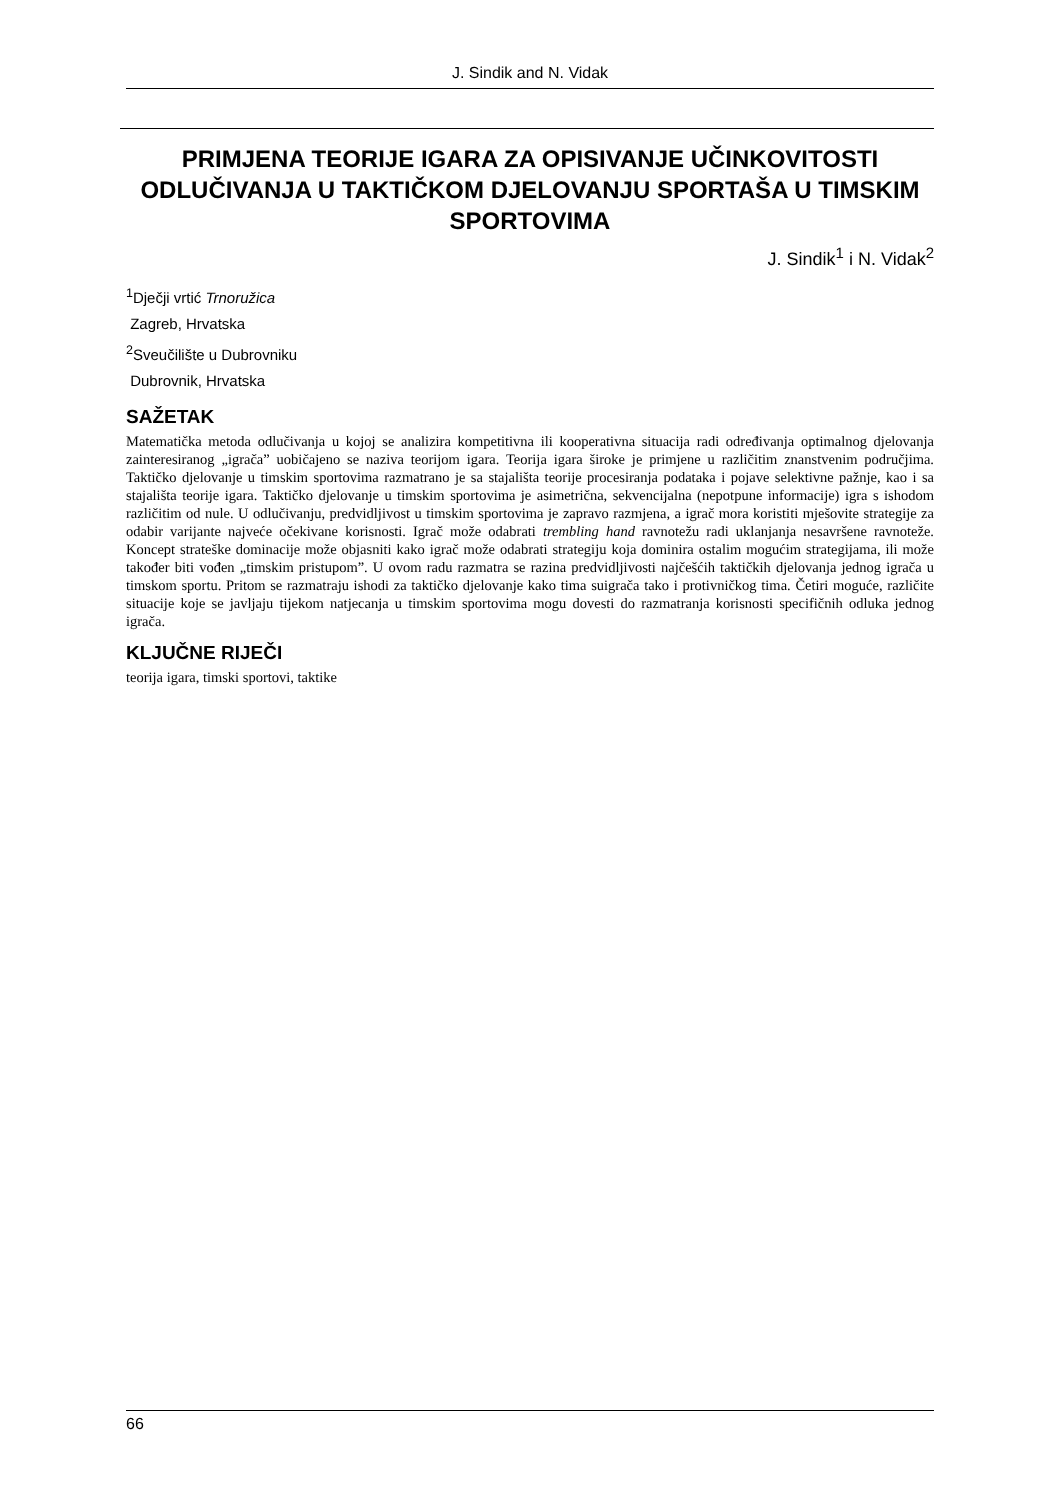J. Sindik and N. Vidak
PRIMJENA TEORIJE IGARA ZA OPISIVANJE UČINKOVITOSTI ODLUČIVANJA U TAKTIČKOM DJELOVANJU SPORTAŠA U TIMSKIM SPORTOVIMA
J. Sindik<sup>1</sup> i N. Vidak<sup>2</sup>
<sup>1</sup> Dječji vrtić Trnoružica
Zagreb, Hrvatska
<sup>2</sup> Sveučilište u Dubrovniku
Dubrovnik, Hrvatska
SAŽETAK
Matematička metoda odlučivanja u kojoj se analizira kompetitivna ili kooperativna situacija radi određivanja optimalnog djelovanja zainteresiranog „igrača” uobičajeno se naziva teorijom igara. Teorija igara široke je primjene u različitim znanstvenim područjima. Taktičko djelovanje u timskim sportovima razmatrano je sa stajališta teorije procesiranja podataka i pojave selektivne pažnje, kao i sa stajališta teorije igara. Taktičko djelovanje u timskim sportovima je asimetrična, sekvencijalna (nepotpune informacije) igra s ishodom različitim od nule. U odlučivanju, predvidljivost u timskim sportovima je zapravo razmjena, a igrač mora koristiti mješovite strategije za odabir varijante najveće očekivane korisnosti. Igrač može odabrati trembling hand ravnotežu radi uklanjanja nesavršene ravnoteže. Koncept strateške dominacije može objasniti kako igrač može odabrati strategiju koja dominira ostalim mogućim strategijama, ili može također biti vođen „timskim pristupom”. U ovom radu razmatra se razina predvidljivosti najčešćih taktičkih djelovanja jednog igrača u timskom sportu. Pritom se razmatraju ishodi za taktičko djelovanje kako tima suigrača tako i protivničkog tima. Četiri moguće, različite situacije koje se javljaju tijekom natjecanja u timskim sportovima mogu dovesti do razmatranja korisnosti specifičnih odluka jednog igrača.
KLJUČNE RIJEČI
teorija igara, timski sportovi, taktike
66